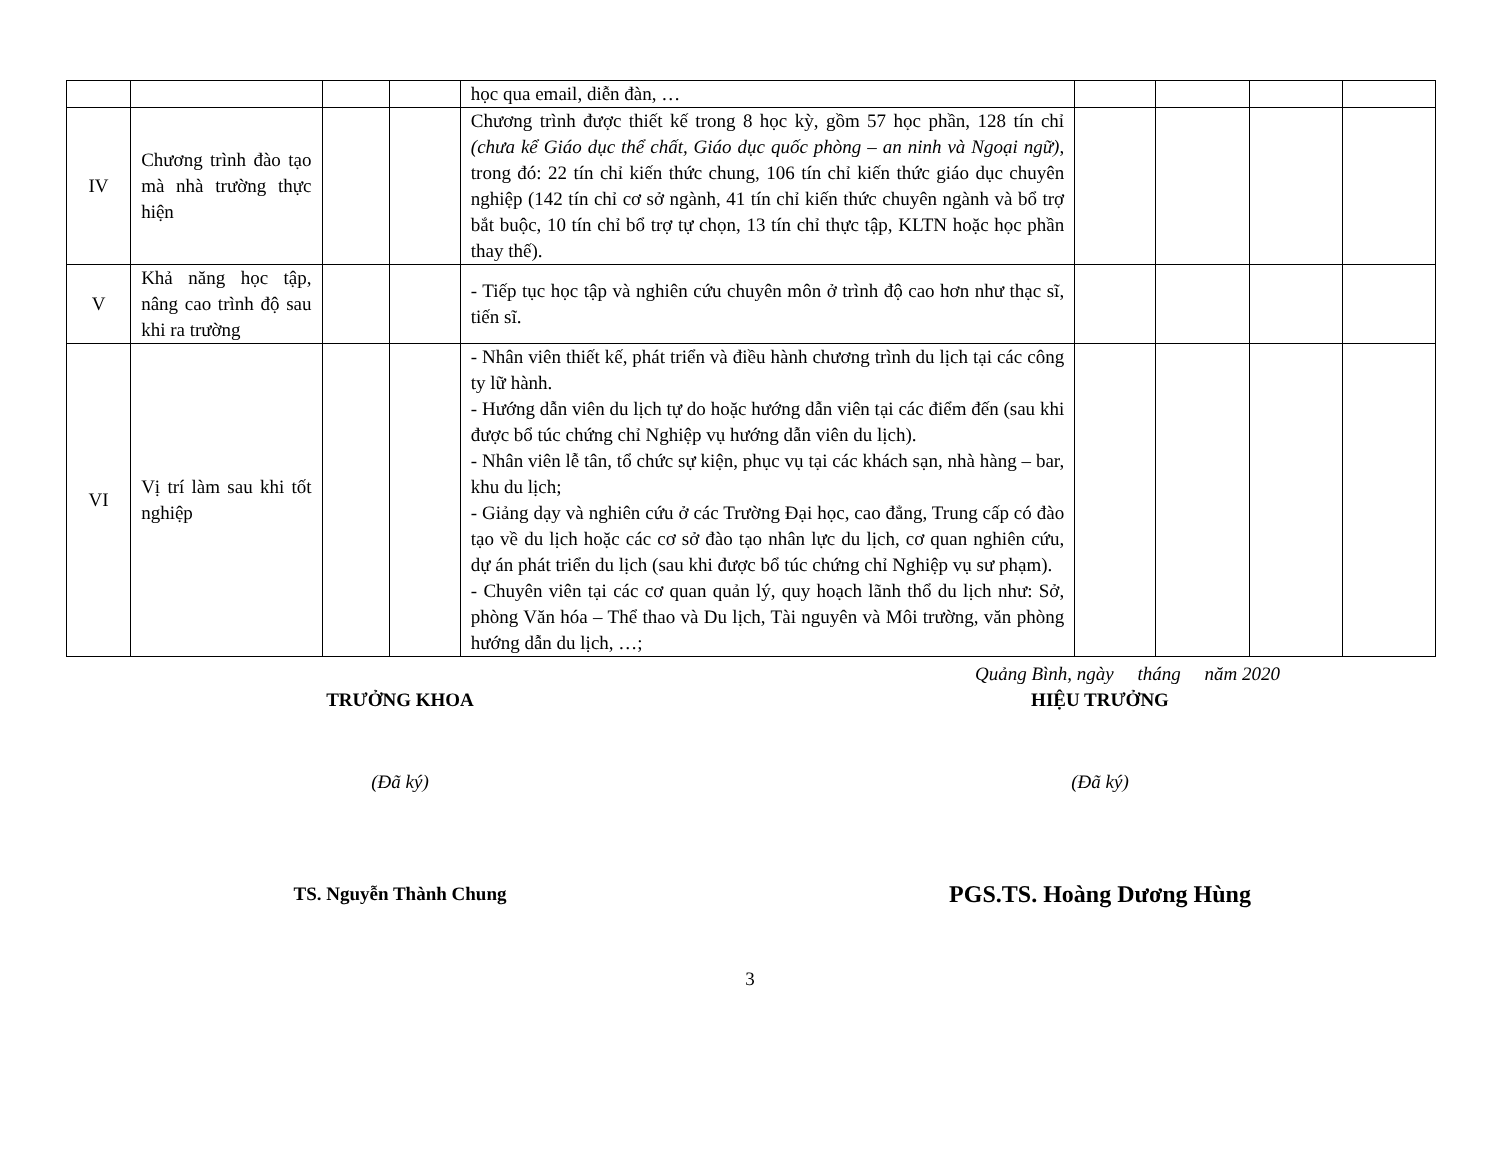| | | | | học qua email, diễn đàn, … | | | | |
| IV | Chương trình đào tạo mà nhà trường thực hiện | | | Chương trình được thiết kế trong 8 học kỳ, gồm 57 học phần, 128 tín chỉ (chưa kể Giáo dục thể chất, Giáo dục quốc phòng – an ninh và Ngoại ngữ) , trong đó: 22 tín chỉ kiến thức chung, 106 tín chỉ kiến thức giáo dục chuyên nghiệp (142 tín chỉ cơ sở ngành, 41 tín chỉ kiến thức chuyên ngành và bổ trợ bắt buộc, 10 tín chỉ bổ trợ tự chọn, 13 tín chỉ thực tập, KLTN hoặc học phần thay thế). | | | | |
| V | Khả năng học tập, nâng cao trình độ sau khi ra trường | | | - Tiếp tục học tập và nghiên cứu chuyên môn ở trình độ cao hơn như thạc sĩ, tiến sĩ. | | | | |
| VI | Vị trí làm sau khi tốt nghiệp | | | - Nhân viên thiết kế, phát triển và điều hành chương trình du lịch tại các công ty lữ hành. - Hướng dẫn viên du lịch tự do hoặc hướng dẫn viên tại các điểm đến (sau khi được bổ túc chứng chỉ Nghiệp vụ hướng dẫn viên du lịch). - Nhân viên lễ tân, tổ chức sự kiện, phục vụ tại các khách sạn, nhà hàng – bar, khu du lịch; - Giảng dạy và nghiên cứu ở các Trường Đại học, cao đẳng, Trung cấp có đào tạo về du lịch hoặc các cơ sở đào tạo nhân lực du lịch, cơ quan nghiên cứu, dự án phát triển du lịch (sau khi được bổ túc chứng chỉ Nghiệp vụ sư phạm). - Chuyên viên tại các cơ quan quản lý, quy hoạch lãnh thổ du lịch như: Sở, phòng Văn hóa – Thể thao và Du lịch, Tài nguyên và Môi trường, văn phòng hướng dẫn du lịch, …; | | | | |
Quảng Bình, ngày tháng năm 2020
TRƯỞNG KHOA
(Đã ký)
TS. Nguyễn Thành Chung
HIỆU TRƯỞNG
(Đã ký)
PGS.TS. Hoàng Dương Hùng
3